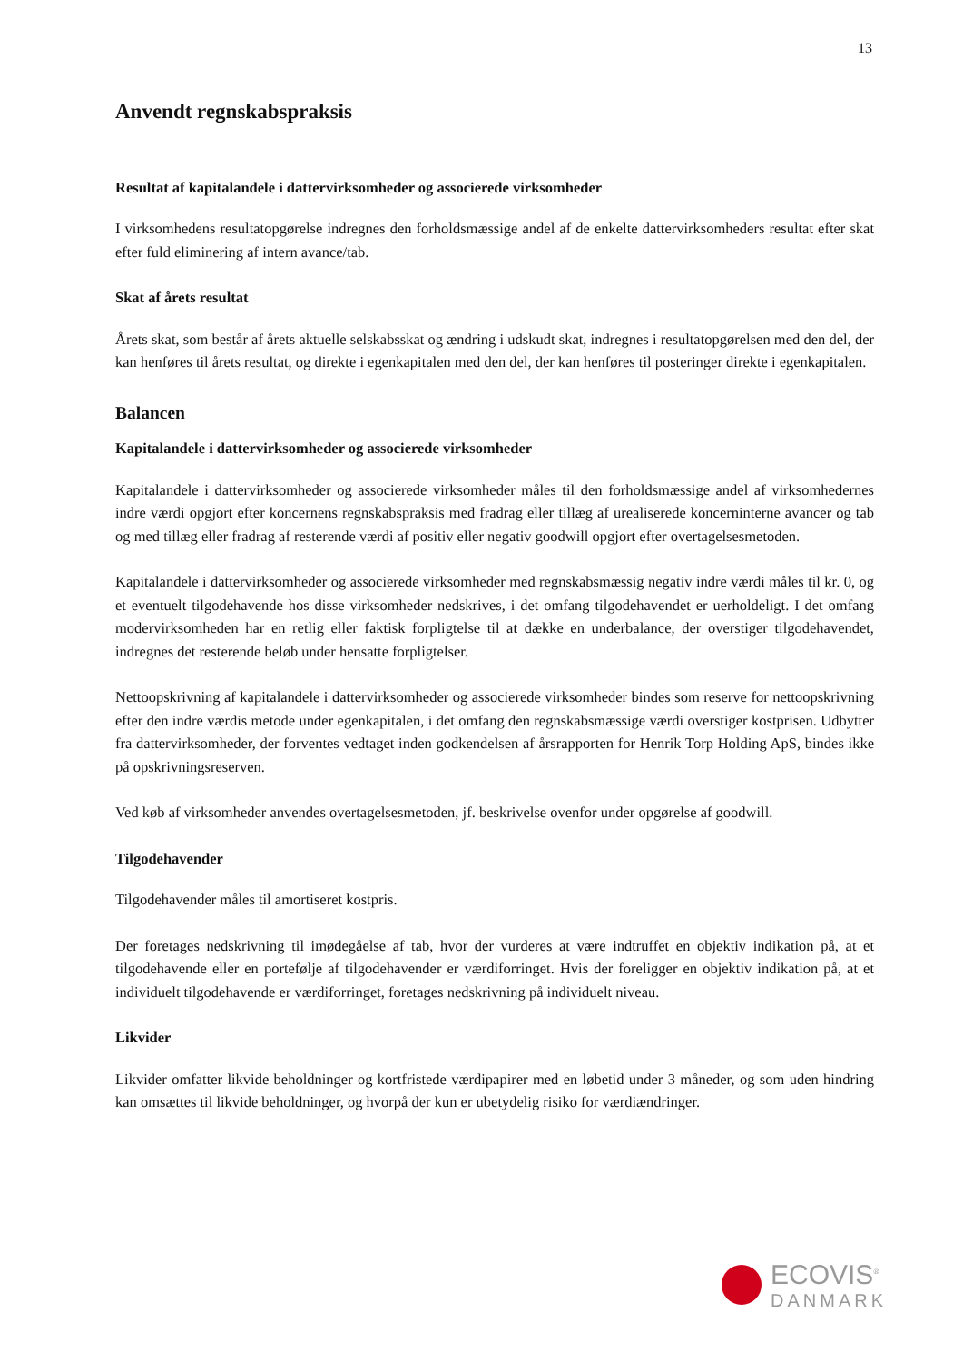13
Anvendt regnskabspraksis
Resultat af kapitalandele i dattervirksomheder og associerede virksomheder
I virksomhedens resultatopgørelse indregnes den forholdsmæssige andel af de enkelte dattervirksomheders resultat efter skat efter fuld eliminering af intern avance/tab.
Skat af årets resultat
Årets skat, som består af årets aktuelle selskabsskat og ændring i udskudt skat, indregnes i resultatopgørelsen med den del, der kan henføres til årets resultat, og direkte i egenkapitalen med den del, der kan henføres til posteringer direkte i egenkapitalen.
Balancen
Kapitalandele i dattervirksomheder og associerede virksomheder
Kapitalandele i dattervirksomheder og associerede virksomheder måles til den forholdsmæssige andel af virksomhedernes indre værdi opgjort efter koncernens regnskabspraksis med fradrag eller tillæg af urealiserede koncerninterne avancer og tab og med tillæg eller fradrag af resterende værdi af positiv eller negativ goodwill opgjort efter overtagelsesmetoden.
Kapitalandele i dattervirksomheder og associerede virksomheder med regnskabsmæssig negativ indre værdi måles til kr. 0, og et eventuelt tilgodehavende hos disse virksomheder nedskrives, i det omfang tilgodehavendet er uerholdeligt. I det omfang modervirksomheden har en retlig eller faktisk forpligtelse til at dække en underbalance, der overstiger tilgodehavendet, indregnes det resterende beløb under hensatte forpligtelser.
Nettoopskrivning af kapitalandele i dattervirksomheder og associerede virksomheder bindes som reserve for nettoopskrivning efter den indre værdis metode under egenkapitalen, i det omfang den regnskabsmæssige værdi overstiger kostprisen. Udbytter fra dattervirksomheder, der forventes vedtaget inden godkendelsen af årsrapporten for Henrik Torp Holding ApS, bindes ikke på opskrivningsreserven.
Ved køb af virksomheder anvendes overtagelsesmetoden, jf. beskrivelse ovenfor under opgørelse af goodwill.
Tilgodehavender
Tilgodehavender måles til amortiseret kostpris.
Der foretages nedskrivning til imødegåelse af tab, hvor der vurderes at være indtruffet en objektiv indikation på, at et tilgodehavende eller en portefølje af tilgodehavender er værdiforringet. Hvis der foreligger en objektiv indikation på, at et individuelt tilgodehavende er værdiforringet, foretages nedskrivning på individuelt niveau.
Likvider
Likvider omfatter likvide beholdninger og kortfristede værdipapirer med en løbetid under 3 måneder, og som uden hindring kan omsættes til likvide beholdninger, og hvorpå der kun er ubetydelig risiko for værdiændringer.
ECOVIS<sup>®</sup>
DANMARK